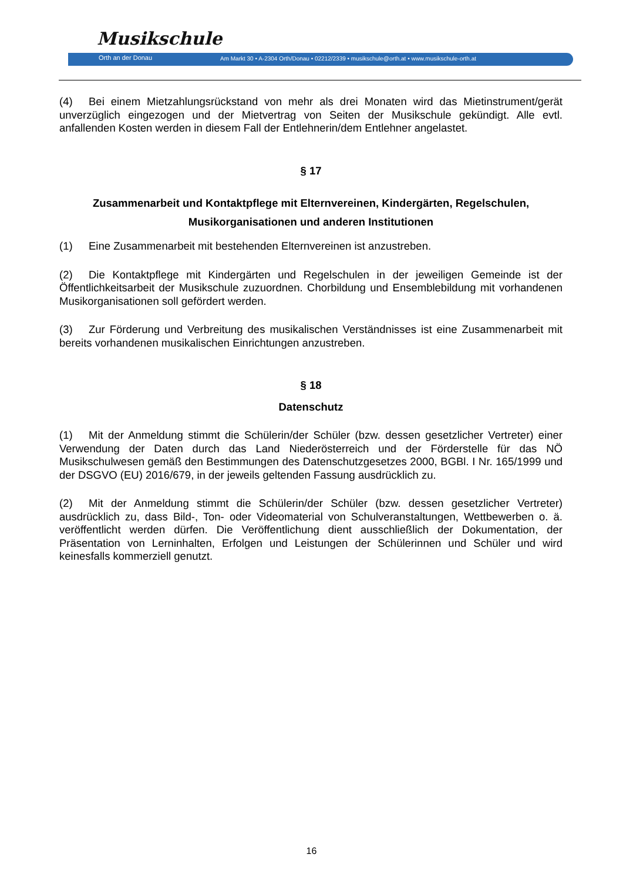Musikschule
Orth an der Donau
Am Markt 30 • A-2304 Orth/Donau • 02212/2339 • musikschule@orth.at • www.musikschule-orth.at
(4) Bei einem Mietzahlungsrückstand von mehr als drei Monaten wird das Mietinstrument/gerät unverzüglich eingezogen und der Mietvertrag von Seiten der Musikschule gekündigt. Alle evtl. anfallenden Kosten werden in diesem Fall der Entlehnerin/dem Entlehner angelastet.
§ 17
Zusammenarbeit und Kontaktpflege mit Elternvereinen, Kindergärten, Regelschulen, Musikorganisationen und anderen Institutionen
(1) Eine Zusammenarbeit mit bestehenden Elternvereinen ist anzustreben.
(2) Die Kontaktpflege mit Kindergärten und Regelschulen in der jeweiligen Gemeinde ist der Öffentlichkeitsarbeit der Musikschule zuzuordnen. Chorbildung und Ensemblebildung mit vorhandenen Musikorganisationen soll gefördert werden.
(3) Zur Förderung und Verbreitung des musikalischen Verständnisses ist eine Zusammenarbeit mit bereits vorhandenen musikalischen Einrichtungen anzustreben.
§ 18
Datenschutz
(1) Mit der Anmeldung stimmt die Schülerin/der Schüler (bzw. dessen gesetzlicher Vertreter) einer Verwendung der Daten durch das Land Niederösterreich und der Förderstelle für das NÖ Musikschulwesen gemäß den Bestimmungen des Datenschutzgesetzes 2000, BGBl. I Nr. 165/1999 und der DSGVO (EU) 2016/679, in der jeweils geltenden Fassung ausdrücklich zu.
(2) Mit der Anmeldung stimmt die Schülerin/der Schüler (bzw. dessen gesetzlicher Vertreter) ausdrücklich zu, dass Bild-, Ton- oder Videomaterial von Schulveranstaltungen, Wettbewerben o. ä. veröffentlicht werden dürfen. Die Veröffentlichung dient ausschließlich der Dokumentation, der Präsentation von Lerninhalten, Erfolgen und Leistungen der Schülerinnen und Schüler und wird keinesfalls kommerziell genutzt.
16